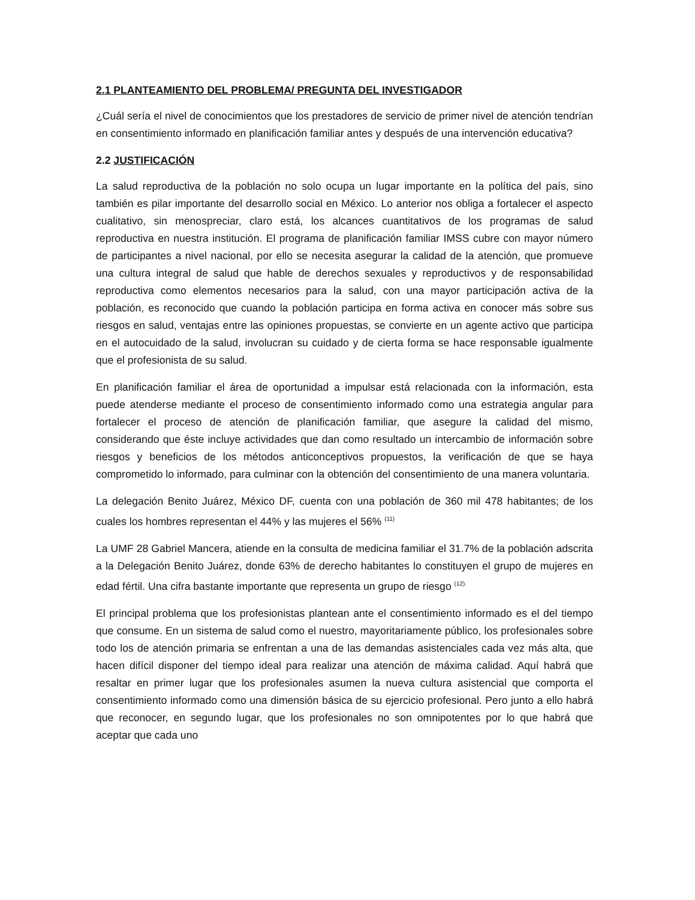2.1 PLANTEAMIENTO DEL PROBLEMA/ PREGUNTA DEL INVESTIGADOR
¿Cuál sería el nivel de conocimientos que los prestadores de servicio de primer nivel de atención tendrían en consentimiento informado en planificación familiar antes y después de una intervención educativa?
2.2 JUSTIFICACIÓN
La salud reproductiva de la población no solo ocupa un lugar importante en la política del país, sino también es pilar importante del desarrollo social en México. Lo anterior nos obliga a fortalecer el aspecto cualitativo, sin menospreciar, claro está, los alcances cuantitativos de los programas de salud reproductiva en nuestra institución. El programa de planificación familiar IMSS cubre con mayor número de participantes a nivel nacional, por ello se necesita asegurar la calidad de la atención, que promueve una cultura integral de salud que hable de derechos sexuales y reproductivos y de responsabilidad reproductiva como elementos necesarios para la salud, con una mayor participación activa de la población, es reconocido que cuando la población participa en forma activa en conocer más sobre sus riesgos en salud, ventajas entre las opiniones propuestas, se convierte en un agente activo que participa en el autocuidado de la salud, involucran su cuidado y de cierta forma se hace responsable igualmente que el profesionista de su salud.
En planificación familiar el área de oportunidad a impulsar está relacionada con la información, esta puede atenderse mediante el proceso de consentimiento informado como una estrategia angular para fortalecer el proceso de atención de planificación familiar, que asegure la calidad del mismo, considerando que éste incluye actividades que dan como resultado un intercambio de información sobre riesgos y beneficios de los métodos anticonceptivos propuestos, la verificación de que se haya comprometido lo informado, para culminar con la obtención del consentimiento de una manera voluntaria.
La delegación Benito Juárez, México DF, cuenta con una población de 360 mil 478 habitantes; de los cuales los hombres representan el 44% y las mujeres el 56% <sup>(11)</sup>
La UMF 28 Gabriel Mancera, atiende en la consulta de medicina familiar el 31.7% de la población adscrita a la Delegación Benito Juárez, donde 63% de derecho habitantes lo constituyen el grupo de mujeres en edad fértil. Una cifra bastante importante que representa un grupo de riesgo <sup>(12).</sup>
El principal problema que los profesionistas plantean ante el consentimiento informado es el del tiempo que consume. En un sistema de salud como el nuestro, mayoritariamente público, los profesionales sobre todo los de atención primaria se enfrentan a una de las demandas asistenciales cada vez más alta, que hacen difícil disponer del tiempo ideal para realizar una atención de máxima calidad. Aquí habrá que resaltar en primer lugar que los profesionales asumen la nueva cultura asistencial que comporta el consentimiento informado como una dimensión básica de su ejercicio profesional. Pero junto a ello habrá que reconocer, en segundo lugar, que los profesionales no son omnipotentes por lo que habrá que aceptar que cada uno